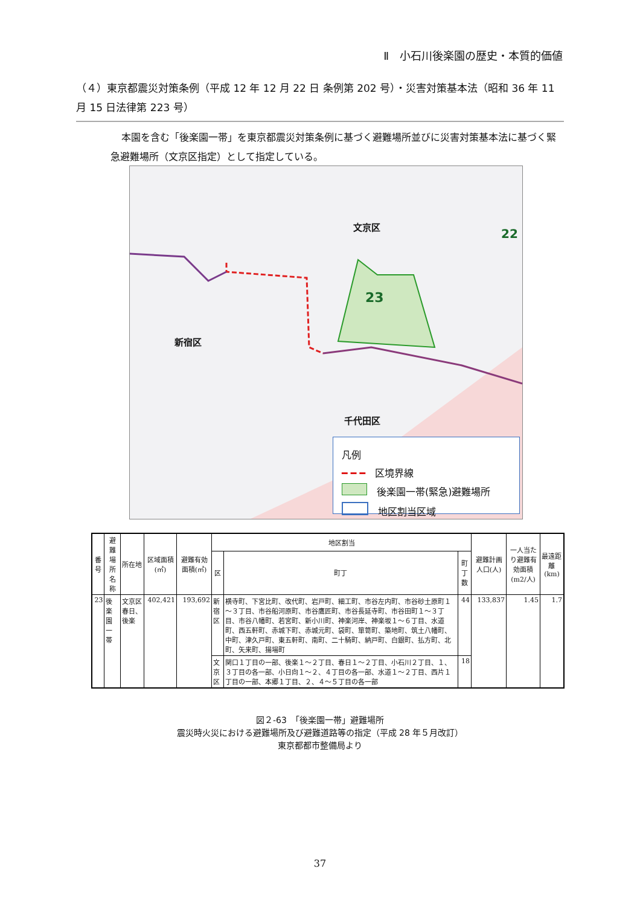Ⅱ　小石川後楽園の歴史・本質的価値
（４）東京都震災対策条例（平成 12 年 12 月 22 日 条例第 202 号）・災害対策基本法（昭和 36 年 11 月 15 日法律第 223 号）
本園を含む「後楽園一帯」を東京都震災対策条例に基づく避難場所並びに災害対策基本法に基づく緊急避難場所（文京区指定）として指定している。
文京区
新宿区
千代田区
23
22
凡例
━ ━ ━　区境界線
　後楽園一帯(緊急)避難場所
　地区割当区域
| 番号 | 避難場所名称 | 所在地 | 区域面積(㎡) | 避難有効面積(㎡) | 地区割当 | | | 避難計画人口(人) | 一人当たり避難有効面積(m2/人) | 最遠距離(km) |
| --- | --- | --- | --- | --- | --- | --- | --- | --- | --- | --- |
| | | | | | 区 | 町丁 | 町丁数 | | | |
| 23 | 後楽園一帯 | 文京区春日、後楽 | 402,421 | 193,692 | 新宿区 | 横寺町、下宮比町、改代町、岩戸町、細工町、市谷左内町、市谷砂土原町１～３丁目、市谷船河原町、市谷鷹匠町、市谷長延寺町、市谷田町１～３丁目、市谷八幡町、若宮町、新小川町、神楽河岸、神楽坂１～６丁目、水道町、西五軒町、赤城下町、赤城元町、袋町、箪笥町、築地町、筑土八幡町、中町、津久戸町、東五軒町、南町、二十騎町、納戸町、白銀町、払方町、北町、矢来町、揚場町 | 44 | 133,837 | 1.45 | 1.7 |
| | | | | | 文京区 | 関口１丁目の一部、後楽１～２丁目、春日１～２丁目、小石川２丁目、１、３丁目の各一部、小日向１～２、４丁目の各一部、水道１～２丁目、西片１丁目の一部、本郷１丁目、２、４～５丁目の各一部 | 18 | | | |
図２-63　「後楽園一帯」避難場所
震災時火災における避難場所及び避難道路等の指定（平成 28 年５月改訂）
東京都都市整備局より
37